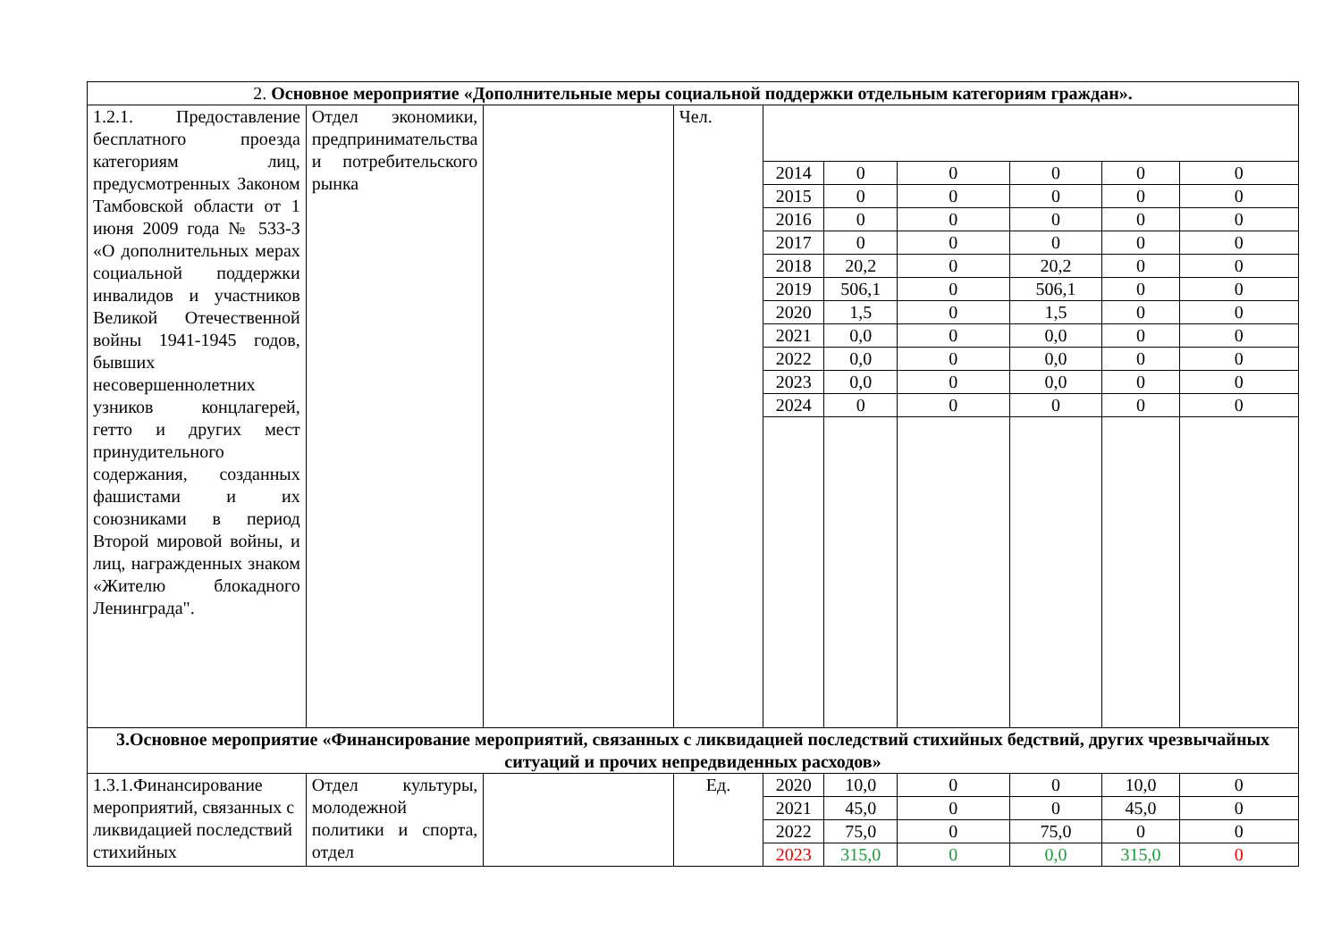| 2. Основное мероприятие «Дополнительные меры социальной поддержки отдельным категориям граждан». | | | | | | | | | |
| 1.2.1. Предоставление бесплатного проезда категориям лиц, предусмотренных Законом Тамбовской области от 1 июня 2009 года № 533-З «О дополнительных мерах социальной поддержки инвалидов и участников Великой Отечественной войны 1941-1945 годов, бывших несовершеннолетних узников концлагерей, гетто и других мест принудительного содержания, созданных фашистами и их союзниками в период Второй мировой войны, и лиц, награжденных знаком «Жителю блокадного Ленинграда". | Отдел экономики, предпринимательства и потребительского рынка | | Чел. | | | | | | |
| | | | | 2014 | 0 | 0 | 0 | 0 | 0 |
| | | | | 2015 | 0 | 0 | 0 | 0 | 0 |
| | | | | 2016 | 0 | 0 | 0 | 0 | 0 |
| | | | | 2017 | 0 | 0 | 0 | 0 | 0 |
| | | | | 2018 | 20,2 | 0 | 20,2 | 0 | 0 |
| | | | | 2019 | 506,1 | 0 | 506,1 | 0 | 0 |
| | | | | 2020 | 1,5 | 0 | 1,5 | 0 | 0 |
| | | | | 2021 | 0,0 | 0 | 0,0 | 0 | 0 |
| | | | | 2022 | 0,0 | 0 | 0,0 | 0 | 0 |
| | | | | 2023 | 0,0 | 0 | 0,0 | 0 | 0 |
| | | | | 2024 | 0 | 0 | 0 | 0 | 0 |
| 3.Основное мероприятие «Финансирование мероприятий, связанных с ликвидацией последствий стихийных бедствий, других чрезвычайных ситуаций и прочих непредвиденных расходов» | | | | | | | | | |
| 1.3.1.Финансирование мероприятий, связанных с ликвидацией последствий стихийных | Отдел культуры, молодежной политики и спорта, отдел | | Ед. | 2020 | 10,0 | 0 | 0 | 10,0 | 0 |
| | | | | 2021 | 45,0 | 0 | 0 | 45,0 | 0 |
| | | | | 2022 | 75,0 | 0 | 75,0 | 0 | 0 |
| | | | | 2023 | 315,0 | 0 | 0,0 | 315,0 | 0 |